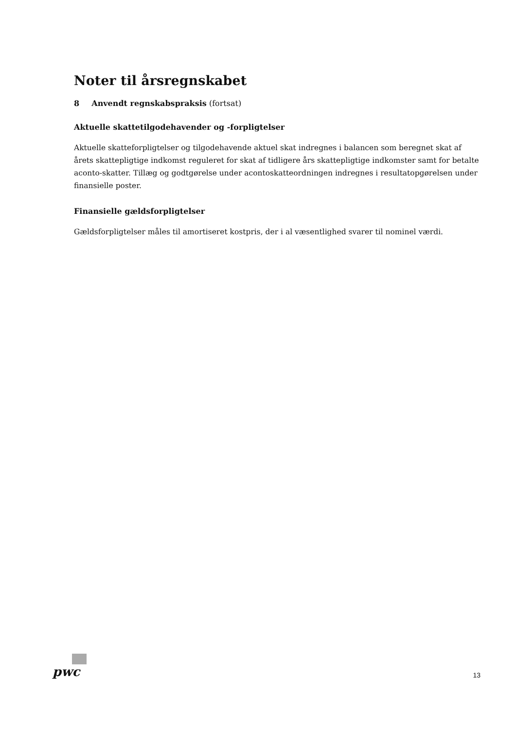Noter til årsregnskabet
8 Anvendt regnskabspraksis (fortsat)
Aktuelle skattetilgodehavender og -forpligtelser
Aktuelle skatteforpligtelser og tilgodehavende aktuel skat indregnes i balancen som beregnet skat af årets skattepligtige indkomst reguleret for skat af tidligere års skattepligtige indkomster samt for betalte aconto-skatter. Tillæg og godtgørelse under acontoskatteordningen indregnes i resultatopgørelsen under finansielle poster.
Finansielle gældsforpligtelser
Gældsforpligtelser måles til amortiseret kostpris, der i al væsentlighed svarer til nominel værdi.
pwc
13